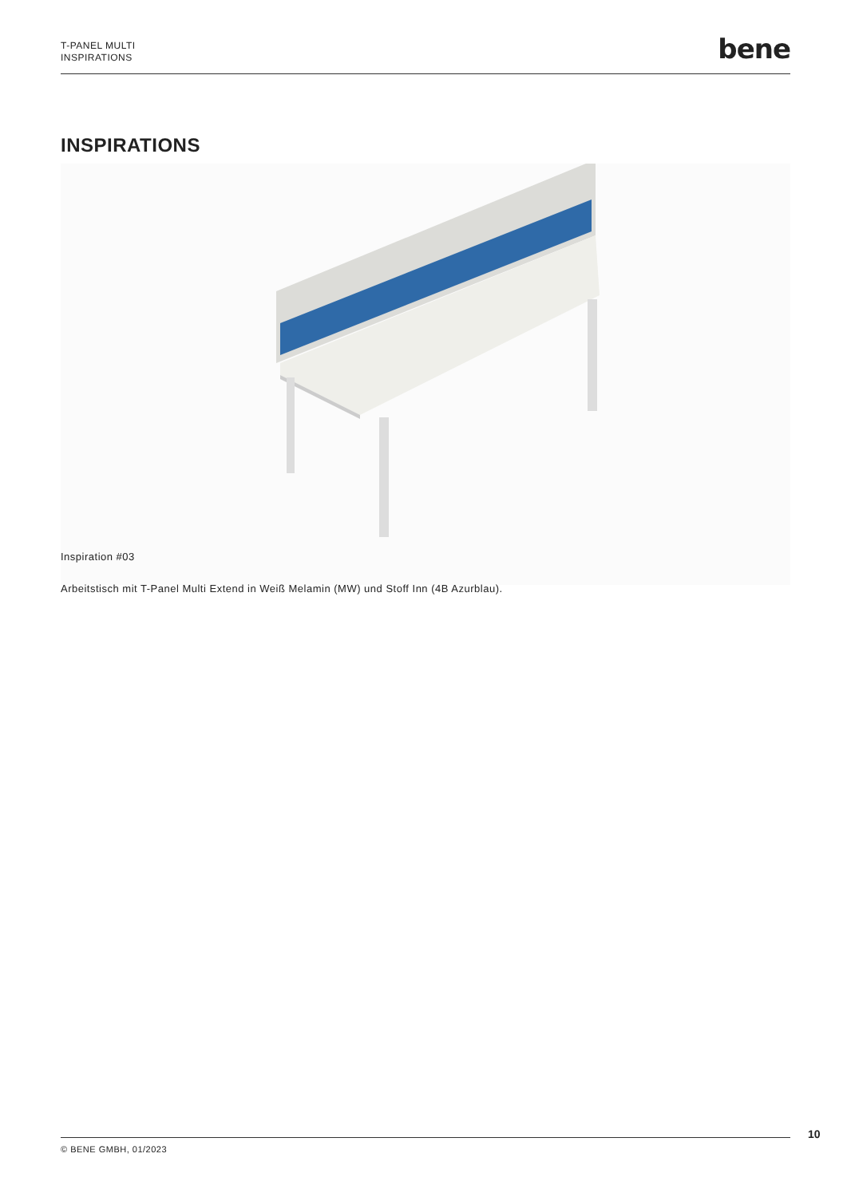T-PANEL MULTI
INSPIRATIONS
bene
INSPIRATIONS
Inspiration #03
Arbeitstisch mit T-Panel Multi Extend in Weiß Melamin (MW) und Stoff Inn (4B Azurblau).
10
© BENE GMBH, 01/2023